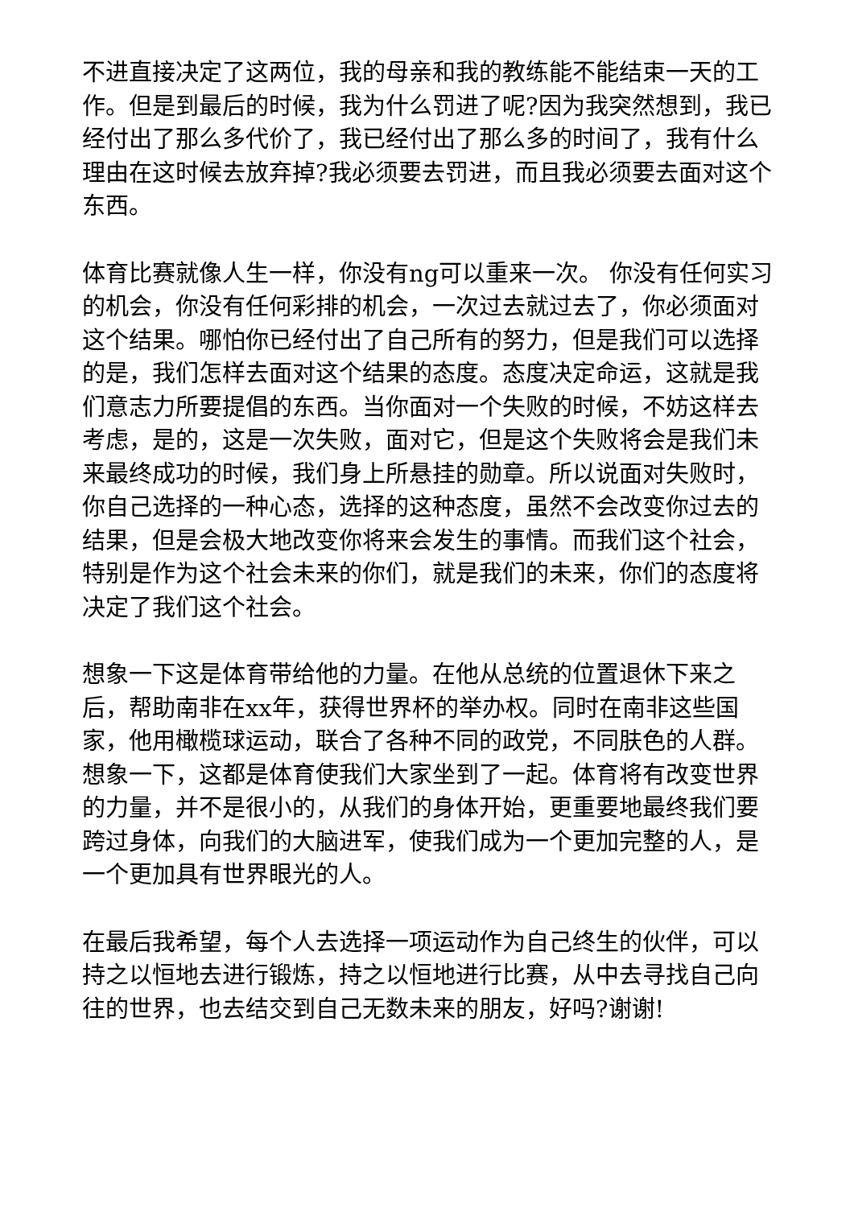不进直接决定了这两位，我的母亲和我的教练能不能结束一天的工作。但是到最后的时候，我为什么罚进了呢?因为我突然想到，我已经付出了那么多代价了，我已经付出了那么多的时间了，我有什么理由在这时候去放弃掉?我必须要去罚进，而且我必须要去面对这个东西。
体育比赛就像人生一样，你没有ng可以重来一次。 你没有任何实习的机会，你没有任何彩排的机会，一次过去就过去了，你必须面对这个结果。哪怕你已经付出了自己所有的努力，但是我们可以选择的是，我们怎样去面对这个结果的态度。态度决定命运，这就是我们意志力所要提倡的东西。当你面对一个失败的时候，不妨这样去考虑，是的，这是一次失败，面对它，但是这个失败将会是我们未来最终成功的时候，我们身上所悬挂的勋章。所以说面对失败时，你自己选择的一种心态，选择的这种态度，虽然不会改变你过去的结果，但是会极大地改变你将来会发生的事情。而我们这个社会，特别是作为这个社会未来的你们，就是我们的未来，你们的态度将决定了我们这个社会。
想象一下这是体育带给他的力量。在他从总统的位置退休下来之后，帮助南非在xx年，获得世界杯的举办权。同时在南非这些国家，他用橄榄球运动，联合了各种不同的政党，不同肤色的人群。想象一下，这都是体育使我们大家坐到了一起。体育将有改变世界的力量，并不是很小的，从我们的身体开始，更重要地最终我们要跨过身体，向我们的大脑进军，使我们成为一个更加完整的人，是一个更加具有世界眼光的人。
在最后我希望，每个人去选择一项运动作为自己终生的伙伴，可以持之以恒地去进行锻炼，持之以恒地进行比赛，从中去寻找自己向往的世界，也去结交到自己无数未来的朋友，好吗?谢谢!